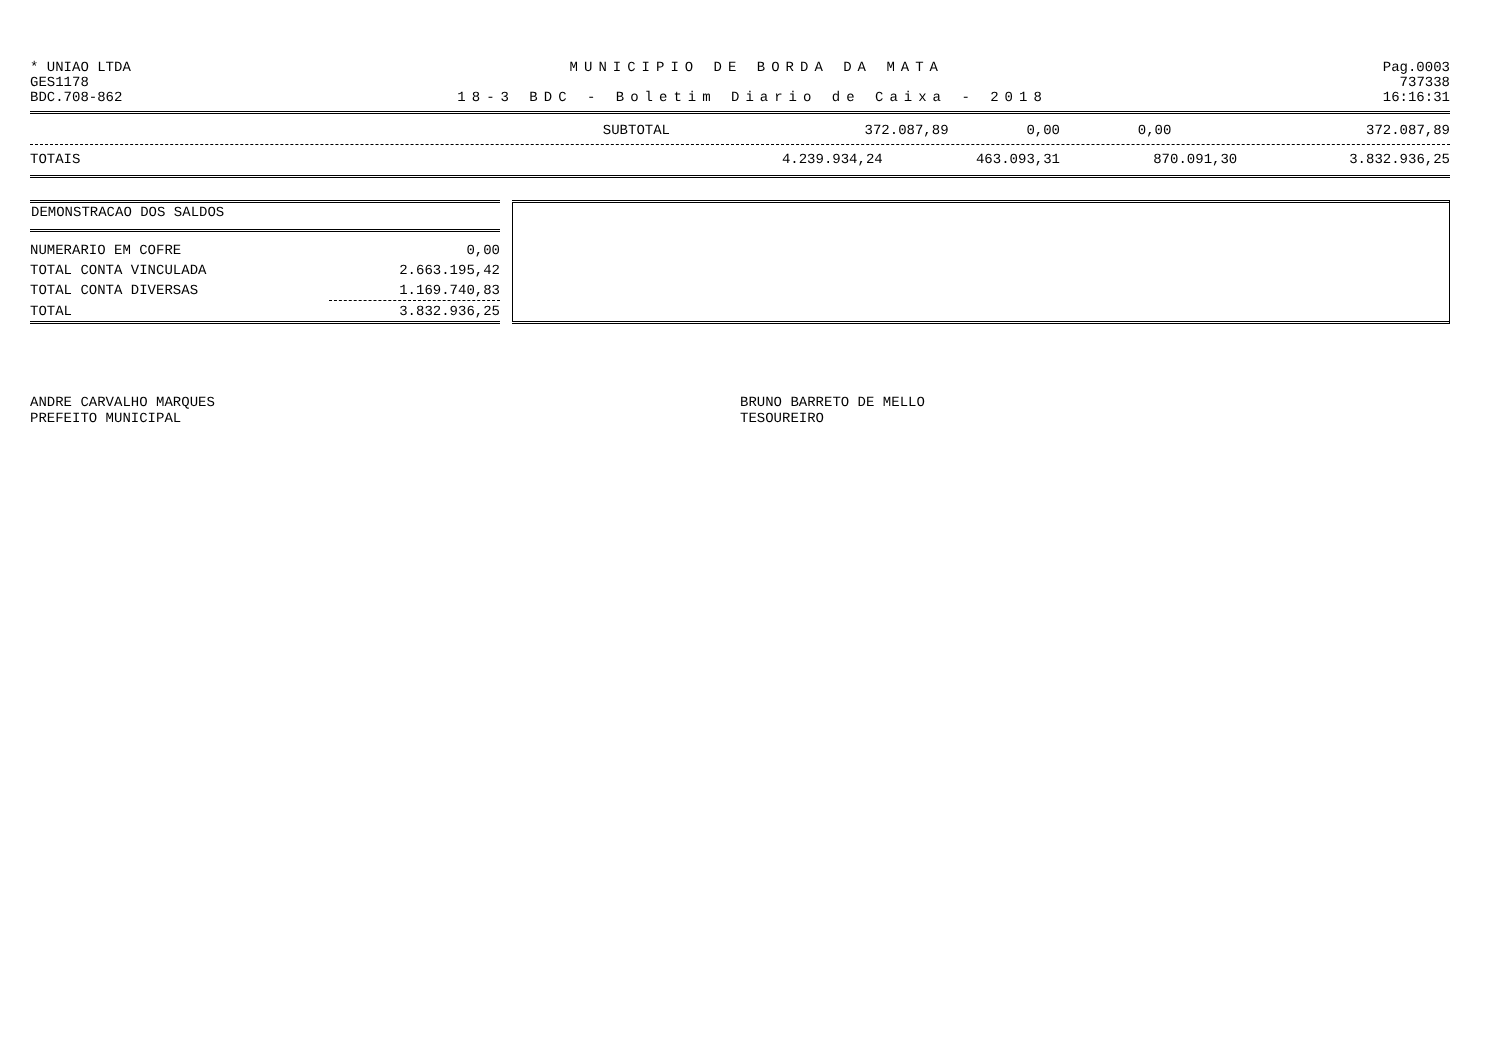* UNIAO LTDA MUNICIPIO DE BORDA DA MATA Pag.0003
GES1178 737338
BDC.708-862 18-3 BDC - Boletim Diario de Caixa - 2018 16:16:31
| SUBTOTAL | 372.087,89 | 0,00 | 0,00 | 372.087,89 |
| TOTAIS | 4.239.934,24 | 463.093,31 | 870.091,30 | 3.832.936,25 |
| DEMONSTRACAO DOS SALDOS | |
| --- | --- |
| NUMERARIO EM COFRE | 0,00 |
| TOTAL CONTA VINCULADA | 2.663.195,42 |
| TOTAL CONTA DIVERSAS | 1.169.740,83 |
| TOTAL | 3.832.936,25 |
ANDRE CARVALHO MARQUES
PREFEITO MUNICIPAL
BRUNO BARRETO DE MELLO
TESOUREIRO